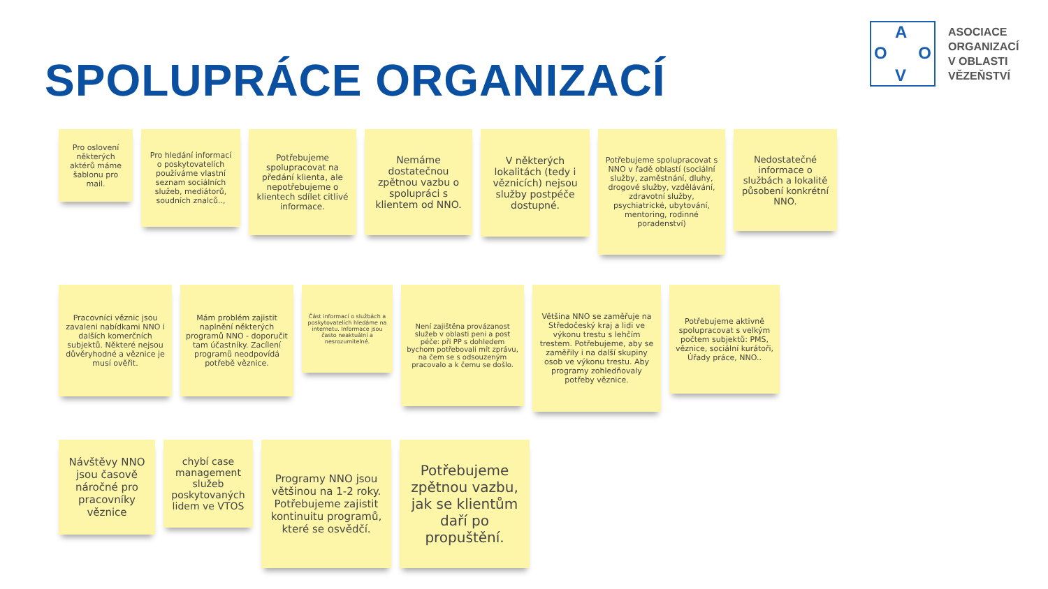SPOLUPRÁCE ORGANIZACÍ
A
O O
V
ASOCIACE
ORGANIZACÍ
V OBLASTI
VĚZEŇSTVÍ
Pro oslovení některých aktérů máme šablonu pro mail.
Pro hledání informací o poskytovatelích používáme vlastní seznam sociálních služeb, mediátorů, soudních znalců..,
Potřebujeme spolupracovat na předání klienta, ale nepotřebujeme o klientech sdílet citlivé informace.
Nemáme dostatečnou zpětnou vazbu o spolupráci s klientem od NNO.
V některých lokalitách (tedy i věznicích) nejsou služby postpéče dostupné.
Potřebujeme spolupracovat s NNO v řadě oblastí (sociální služby, zaměstnání, dluhy, drogové služby, vzdělávání, zdravotní služby, psychiatrické, ubytování, mentoring, rodinné poradenství)
Nedostatečné informace o službách a lokalitě působení konkrétní NNO.
Pracovníci věznic jsou zavaleni nabídkami NNO i dalších komerčních subjektů. Některé nejsou důvěryhodné a věznice je musí ověřit.
Mám problém zajistit naplnění některých programů NNO - doporučit tam účastníky. Zacílení programů neodpovídá potřebě věznice.
Část informací o službách a poskytovatelích hledáme na internetu. Informace jsou často neaktuální a nesrozumitelné.
Není zajištěna provázanost služeb v oblasti peni a post péče: při PP s dohledem bychom potřebovali mít zprávu, na čem se s odsouzeným pracovalo a k čemu se došlo.
Většina NNO se zaměřuje na Středočeský kraj a lidi ve výkonu trestu s lehčím trestem. Potřebujeme, aby se zaměřily i na další skupiny osob ve výkonu trestu. Aby programy zohledňovaly potřeby věznice.
Potřebujeme aktivně spolupracovat s velkým počtem subjektů: PMS, věznice, sociální kurátoři, Úřady práce, NNO..
Návštěvy NNO jsou časově náročné pro pracovníky věznice
chybí case management služeb poskytovaných lidem ve VTOS
Programy NNO jsou většinou na 1-2 roky. Potřebujeme zajistit kontinuitu programů, které se osvědčí.
Potřebujeme zpětnou vazbu, jak se klientům daří po propuštění.